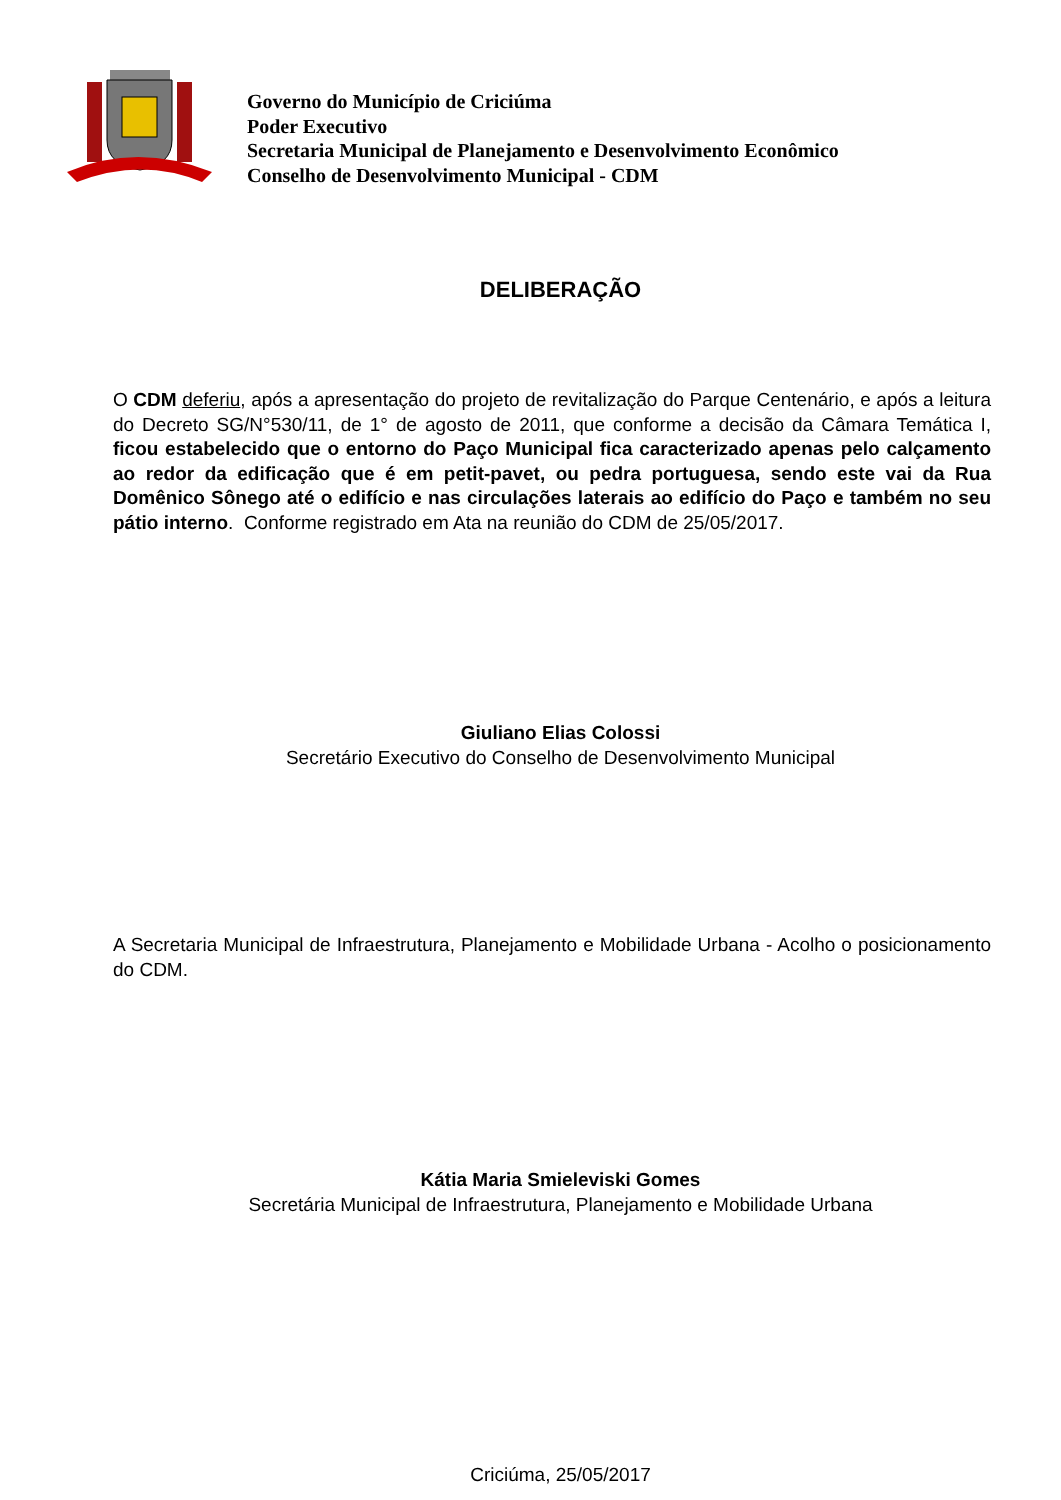Governo do Município de Criciúma
Poder Executivo
Secretaria Municipal de Planejamento e Desenvolvimento Econômico
Conselho de Desenvolvimento Municipal - CDM
DELIBERAÇÃO
O CDM deferiu, após a apresentação do projeto de revitalização do Parque Centenário, e após a leitura do Decreto SG/N°530/11, de 1° de agosto de 2011, que conforme a decisão da Câmara Temática I, ficou estabelecido que o entorno do Paço Municipal fica caracterizado apenas pelo calçamento ao redor da edificação que é em petit-pavet, ou pedra portuguesa, sendo este vai da Rua Domênico Sônego até o edifício e nas circulações laterais ao edifício do Paço e também no seu pátio interno. Conforme registrado em Ata na reunião do CDM de 25/05/2017.
Giuliano Elias Colossi
Secretário Executivo do Conselho de Desenvolvimento Municipal
A Secretaria Municipal de Infraestrutura, Planejamento e Mobilidade Urbana - Acolho o posicionamento do CDM.
Kátia Maria Smieleviski Gomes
Secretária Municipal de Infraestrutura, Planejamento e Mobilidade Urbana
Criciúma, 25/05/2017